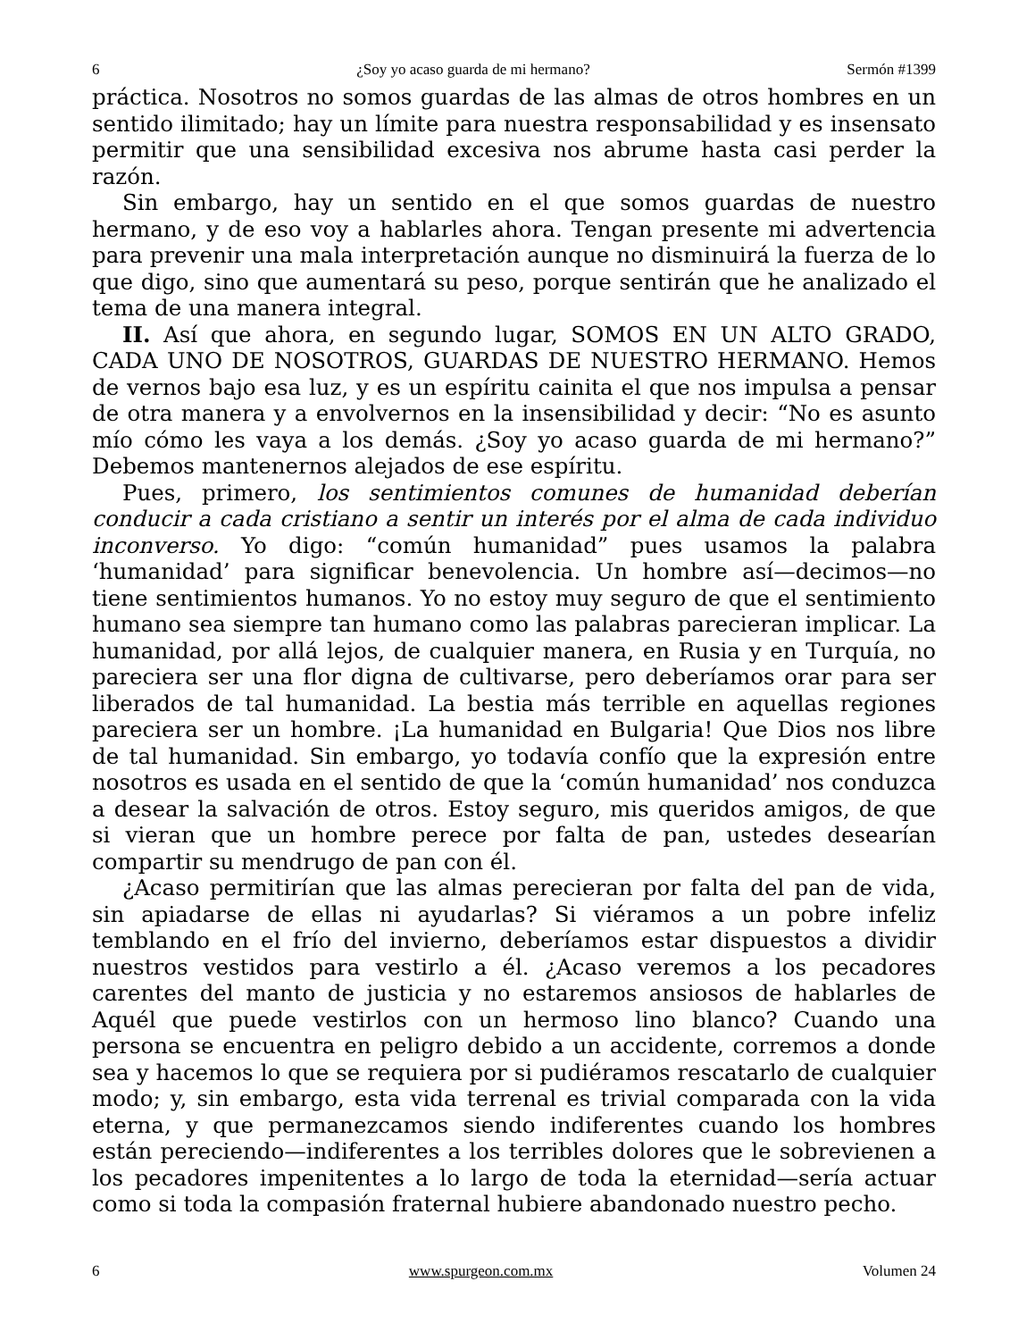6 ¿Soy yo acaso guarda de mi hermano? Sermón #1399
práctica. Nosotros no somos guardas de las almas de otros hombres en un sentido ilimitado; hay un límite para nuestra responsabilidad y es insensato permitir que una sensibilidad excesiva nos abrume hasta casi perder la razón.
Sin embargo, hay un sentido en el que somos guardas de nuestro hermano, y de eso voy a hablarles ahora. Tengan presente mi advertencia para prevenir una mala interpretación aunque no disminuirá la fuerza de lo que digo, sino que aumentará su peso, porque sentirán que he analizado el tema de una manera integral.
II. Así que ahora, en segundo lugar, SOMOS EN UN ALTO GRADO, CADA UNO DE NOSOTROS, GUARDAS DE NUESTRO HERMANO. Hemos de vernos bajo esa luz, y es un espíritu cainita el que nos impulsa a pensar de otra manera y a envolvernos en la insensibilidad y decir: “No es asunto mío cómo les vaya a los demás. ¿Soy yo acaso guarda de mi hermano?” Debemos mantenernos alejados de ese espíritu.
Pues, primero, los sentimientos comunes de humanidad deberían conducir a cada cristiano a sentir un interés por el alma de cada individuo inconverso. Yo digo: “común humanidad” pues usamos la palabra ‘humanidad’ para significar benevolencia. Un hombre así—decimos—no tiene sentimientos humanos. Yo no estoy muy seguro de que el sentimiento humano sea siempre tan humano como las palabras parecieran implicar. La humanidad, por allá lejos, de cualquier manera, en Rusia y en Turquía, no pareciera ser una flor digna de cultivarse, pero deberíamos orar para ser liberados de tal humanidad. La bestia más terrible en aquellas regiones pareciera ser un hombre. ¡La humanidad en Bulgaria! Que Dios nos libre de tal humanidad. Sin embargo, yo todavía confío que la expresión entre nosotros es usada en el sentido de que la ‘común humanidad’ nos conduzca a desear la salvación de otros. Estoy seguro, mis queridos amigos, de que si vieran que un hombre perece por falta de pan, ustedes desearían compartir su mendrugo de pan con él.
¿Acaso permitirían que las almas perecieran por falta del pan de vida, sin apiadarse de ellas ni ayudarlas? Si viéramos a un pobre infeliz temblando en el frío del invierno, deberíamos estar dispuestos a dividir nuestros vestidos para vestirlo a él. ¿Acaso veremos a los pecadores carentes del manto de justicia y no estaremos ansiosos de hablarles de Aquél que puede vestirlos con un hermoso lino blanco? Cuando una persona se encuentra en peligro debido a un accidente, corremos a donde sea y hacemos lo que se requiera por si pudiéramos rescatarlo de cualquier modo; y, sin embargo, esta vida terrenal es trivial comparada con la vida eterna, y que permanezcamos siendo indiferentes cuando los hombres están pereciendo—indiferentes a los terribles dolores que le sobrevienen a los pecadores impenitentes a lo largo de toda la eternidad—sería actuar como si toda la compasión fraternal hubiere abandonado nuestro pecho.
6 www.spurgeon.com.mx Volumen 24